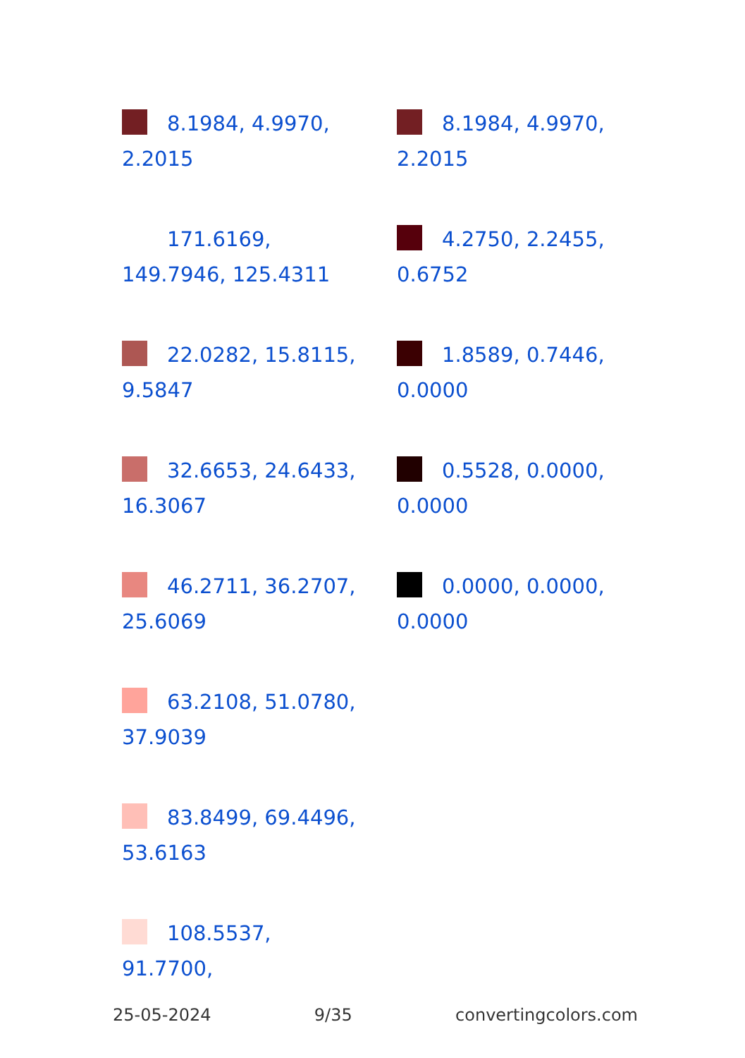8.1984, 4.9970, 2.2015
171.6169, 149.7946, 125.4311
22.0282, 15.8115, 9.5847
32.6653, 24.6433, 16.3067
46.2711, 36.2707, 25.6069
63.2108, 51.0780, 37.9039
83.8499, 69.4496, 53.6163
108.5537, 91.7700,
8.1984, 4.9970, 2.2015
4.2750, 2.2455, 0.6752
1.8589, 0.7446, 0.0000
0.5528, 0.0000, 0.0000
0.0000, 0.0000, 0.0000
25-05-2024 9/35 convertingcolors.com